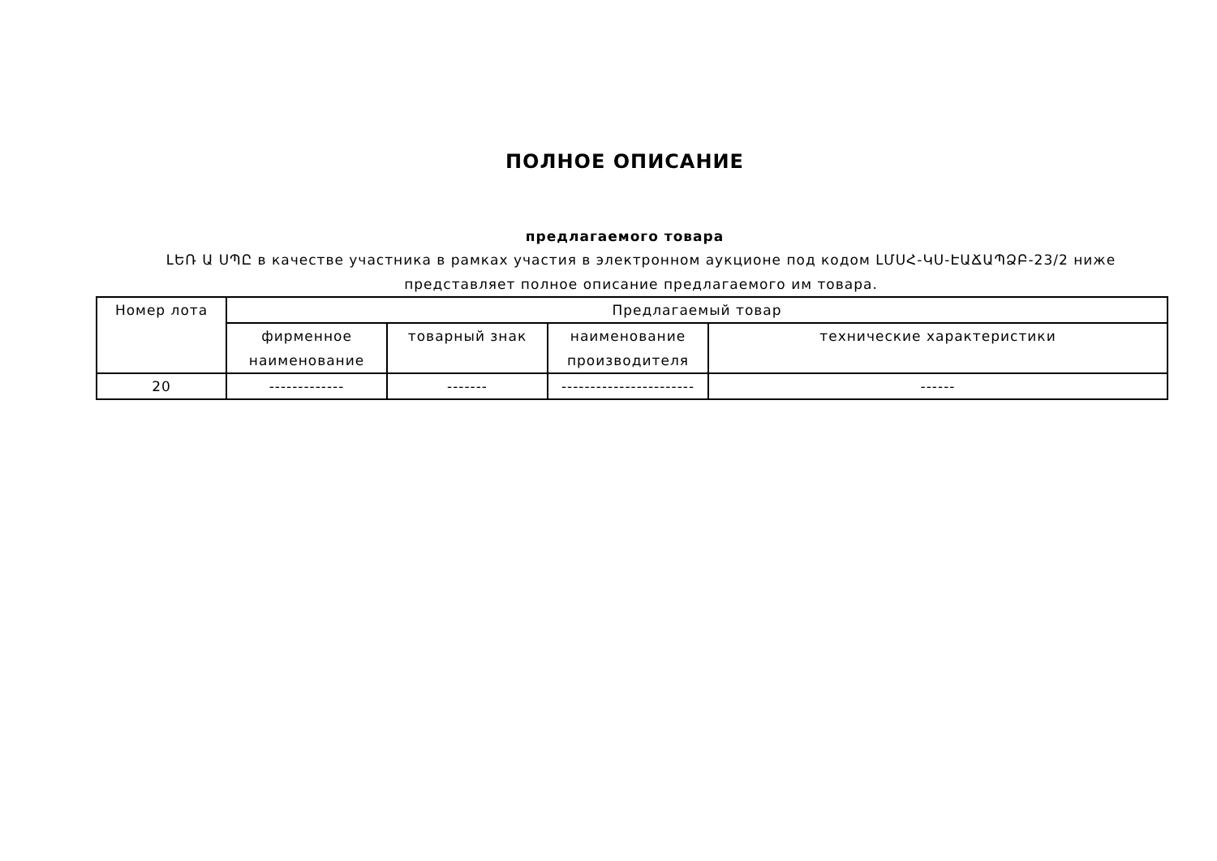ПОЛНОЕ ОПИСАНИЕ
предлагаемого товара
ԼԵՌ Ա ՍՊԸ в качестве участника в рамках участия в электронном аукционе под кодом ԼՄՍՀ-ԿՍ-ԷԱՃԱՊՁԲ-23/2 ниже представляет полное описание предлагаемого им товара.
| Номер лота | Предлагаемый товар | | | |
| --- | --- | --- | --- | --- |
| | фирменное наименование | товарный знак | наименование производителя | технические характеристики |
| 20 | ------------- | ------- | ----------------------- | ------ |